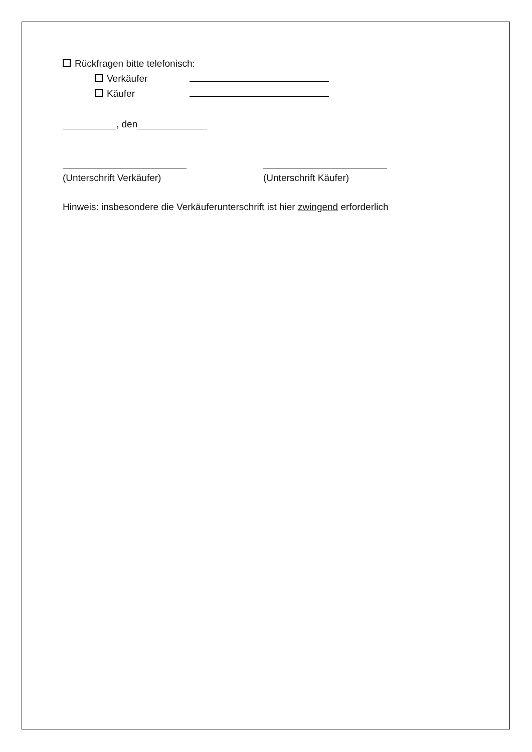Rückfragen bitte telefonisch:
Verkäufer
Käufer
, den
(Unterschrift Verkäufer) (Unterschrift Käufer)
Hinweis: insbesondere die Verkäuferunterschrift ist hier zwingend erforderlich